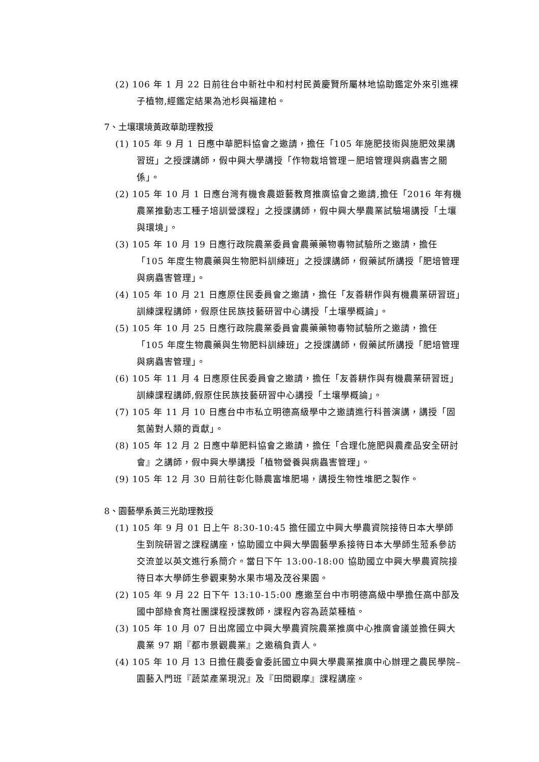(2) 106 年 1 月 22 日前往台中新社中和村村民黃慶賢所屬林地協助鑑定外來引進裸子植物,經鑑定結果為池杉與福建柏。
7、土壤環境黃政華助理教授
(1) 105 年 9 月 1 日應中華肥料協會之邀請，擔任「105 年施肥技術與施肥效果講習班」之授課講師，假中興大學講授「作物栽培管理－肥培管理與病蟲害之關係」。
(2) 105 年 10 月 1 日應台灣有機食農遊藝教育推廣協會之邀請,擔任「2016 年有機農業推動志工種子培訓營課程」之授課講師，假中興大學農業試驗場講授「土壤與環境」。
(3) 105 年 10 月 19 日應行政院農業委員會農藥藥物毒物試驗所之邀請，擔任「105 年度生物農藥與生物肥料訓練班」之授課講師，假藥試所講授「肥培管理與病蟲害管理」。
(4) 105 年 10 月 21 日應原住民委員會之邀請，擔任「友善耕作與有機農業研習班」訓練課程講師，假原住民族技藝研習中心講授「土壤學概論」。
(5) 105 年 10 月 25 日應行政院農業委員會農藥藥物毒物試驗所之邀請，擔任「105 年度生物農藥與生物肥料訓練班」之授課講師，假藥試所講授「肥培管理與病蟲害管理」。
(6) 105 年 11 月 4 日應原住民委員會之邀請，擔任「友善耕作與有機農業研習班」訓練課程講師,假原住民族技藝研習中心講授「土壤學概論」。
(7) 105 年 11 月 10 日應台中市私立明德高級學中之邀請進行科普演講，講授「固氮菌對人類的貢獻」。
(8) 105 年 12 月 2 日應中華肥料協會之邀請，擔任「合理化施肥與農產品安全研討會』之講師，假中興大學講授「植物營養與病蟲害管理」。
(9) 105 年 12 月 30 日前往彰化縣農富堆肥場，講授生物性堆肥之製作。
8、園藝學系黃三光助理教授
(1) 105 年 9 月 01 日上午 8:30-10:45 擔任國立中興大學農資院接待日本大學師生到院研習之課程講座，協助國立中興大學園藝學系接待日本大學師生蒞系參訪交流並以英文進行系簡介。當日下午 13:00-18:00 協助國立中興大學農資院接待日本大學師生參觀東勢水果市場及茂谷果園。
(2) 105 年 9 月 22 日下午 13:10-15:00 應邀至台中市明德高級中學擔任高中部及國中部綠食育社團課程授課教師，課程內容為蔬菜種植。
(3) 105 年 10 月 07 日出席國立中興大學農資院農業推廣中心推廣會議並擔任興大農業 97 期『都市景觀農業』之邀稿負責人。
(4) 105 年 10 月 13 日擔任農委會委託國立中興大學農業推廣中心辦理之農民學院–園藝入門班『蔬菜產業現況』及『田間觀摩』課程講座。